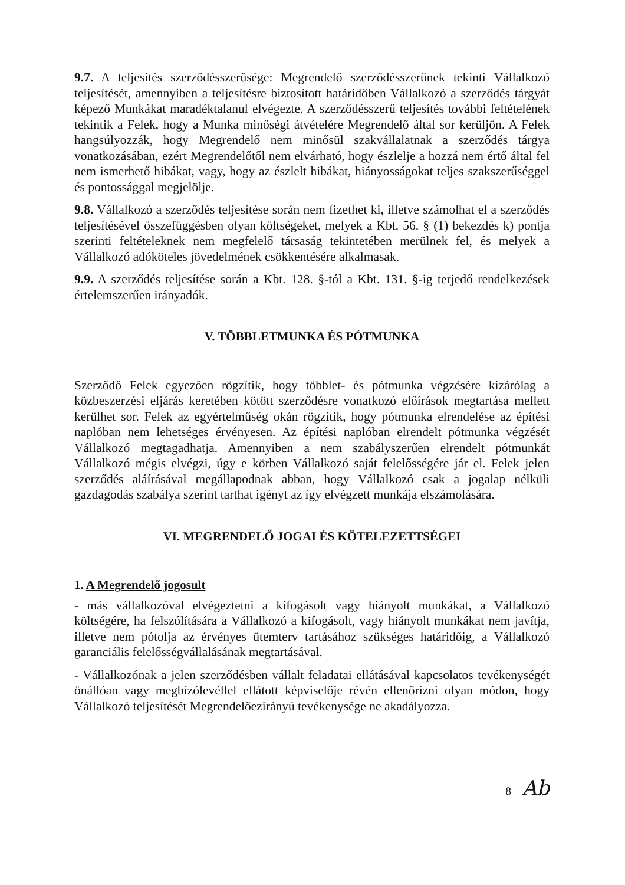9.7. A teljesítés szerződésszerűsége: Megrendelő szerződésszerűnek tekinti Vállalkozó teljesítését, amennyiben a teljesítésre biztosított határidőben Vállalkozó a szerződés tárgyát képező Munkákat maradéktalanul elvégezte. A szerződésszerű teljesítés további feltételének tekintik a Felek, hogy a Munka minőségi átvételére Megrendelő által sor kerüljön. A Felek hangsúlyozzák, hogy Megrendelő nem minősül szakvállalatnak a szerződés tárgya vonatkozásában, ezért Megrendelőtől nem elvárható, hogy észlelje a hozzá nem értő által fel nem ismerhető hibákat, vagy, hogy az észlelt hibákat, hiányosságokat teljes szakszerűséggel és pontossággal megjelölje.
9.8. Vállalkozó a szerződés teljesítése során nem fizethet ki, illetve számolhat el a szerződés teljesítésével összefüggésben olyan költségeket, melyek a Kbt. 56. § (1) bekezdés k) pontja szerinti feltételeknek nem megfelelő társaság tekintetében merülnek fel, és melyek a Vállalkozó adóköteles jövedelmének csökkentésére alkalmasak.
9.9. A szerződés teljesítése során a Kbt. 128. §-tól a Kbt. 131. §-ig terjedő rendelkezések értelemszerűen irányadók.
V. TÖBBLETMUNKA ÉS PÓTMUNKA
Szerződő Felek egyezően rögzítik, hogy többlet- és pótmunka végzésére kizárólag a közbeszerzési eljárás keretében kötött szerződésre vonatkozó előírások megtartása mellett kerülhet sor. Felek az egyértelműség okán rögzítik, hogy pótmunka elrendelése az építési naplóban nem lehetséges érvényesen. Az építési naplóban elrendelt pótmunka végzését Vállalkozó megtagadhatja. Amennyiben a nem szabályszerűen elrendelt pótmunkát Vállalkozó mégis elvégzi, úgy e körben Vállalkozó saját felelősségére jár el. Felek jelen szerződés aláírásával megállapodnak abban, hogy Vállalkozó csak a jogalap nélküli gazdagodás szabálya szerint tarthat igényt az így elvégzett munkája elszámolására.
VI. MEGRENDELŐ JOGAI ÉS KÖTELEZETTSÉGEI
1. A Megrendelő jogosult
- más vállalkozóval elvégeztetni a kifogásolt vagy hiányolt munkákat, a Vállalkozó költségére, ha felszólítására a Vállalkozó a kifogásolt, vagy hiányolt munkákat nem javítja, illetve nem pótolja az érvényes ütemterv tartásához szükséges határidőig, a Vállalkozó garanciális felelősségvállalásának megtartásával.
- Vállalkozónak a jelen szerződésben vállalt feladatai ellátásával kapcsolatos tevékenységét önállóan vagy megbízólevéllel ellátott képviselője révén ellenőrizni olyan módon, hogy Vállalkozó teljesítését Megrendelőezirányú tevékenysége ne akadályozza.
8 Ab